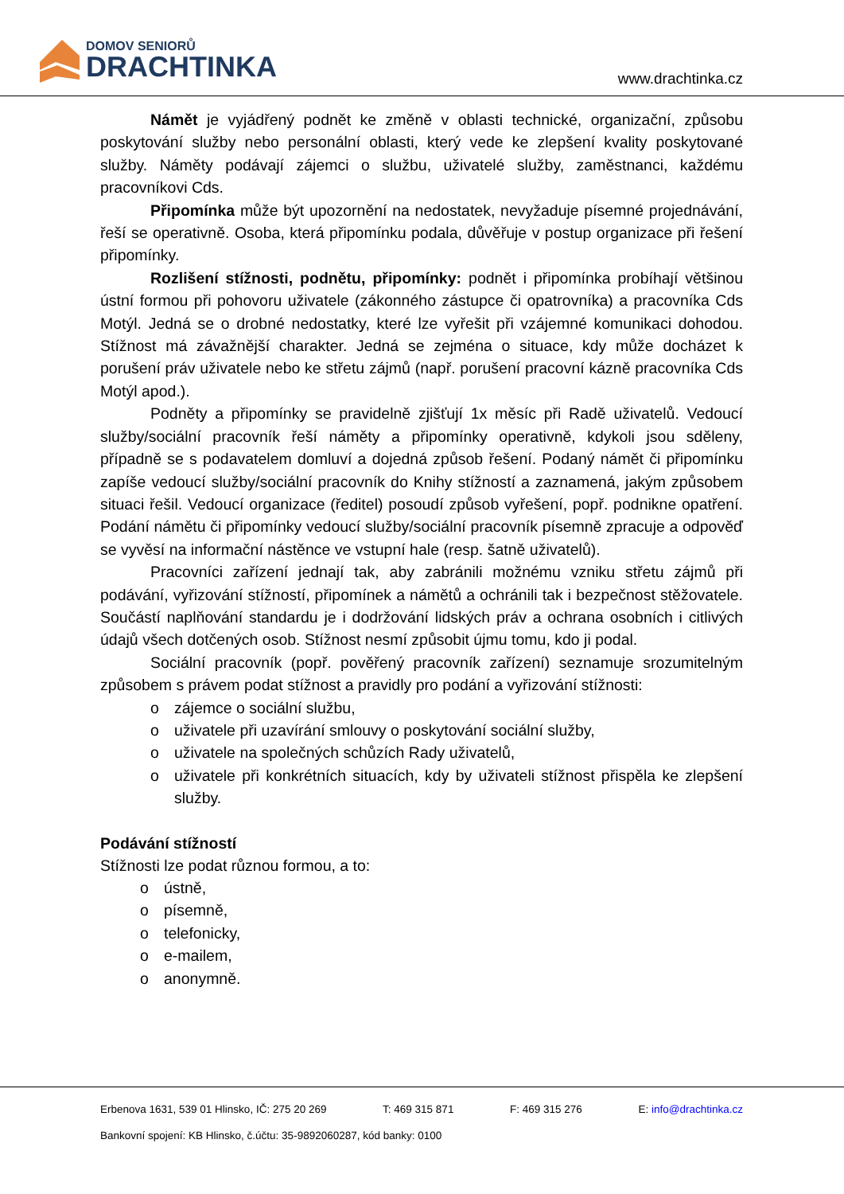DOMOV SENIORŮ
DRACHTINKA
www.drachtinka.cz
Námět je vyjádřený podnět ke změně v oblasti technické, organizační, způsobu poskytování služby nebo personální oblasti, který vede ke zlepšení kvality poskytované služby. Náměty podávají zájemci o službu, uživatelé služby, zaměstnanci, každému pracovníkovi Cds.
Připomínka může být upozornění na nedostatek, nevyžaduje písemné projednávání, řeší se operativně. Osoba, která připomínku podala, důvěřuje v postup organizace při řešení připomínky.
Rozlišení stížnosti, podnětu, připomínky: podnět i připomínka probíhají většinou ústní formou při pohovoru uživatele (zákonného zástupce či opatrovníka) a pracovníka Cds Motýl. Jedná se o drobné nedostatky, které lze vyřešit při vzájemné komunikaci dohodou. Stížnost má závažnější charakter. Jedná se zejména o situace, kdy může docházet k porušení práv uživatele nebo ke střetu zájmů (např. porušení pracovní kázně pracovníka Cds Motýl apod.).
Podněty a připomínky se pravidelně zjišťují 1x měsíc při Radě uživatelů. Vedoucí služby/sociální pracovník řeší náměty a připomínky operativně, kdykoli jsou sděleny, případně se s podavatelem domluví a dojedná způsob řešení. Podaný námět či připomínku zapíše vedoucí služby/sociální pracovník do Knihy stížností a zaznamená, jakým způsobem situaci řešil. Vedoucí organizace (ředitel) posoudí způsob vyřešení, popř. podnikne opatření. Podání námětu či připomínky vedoucí služby/sociální pracovník písemně zpracuje a odpověď se vyvěsí na informační nástěnce ve vstupní hale (resp. šatně uživatelů).
Pracovníci zařízení jednají tak, aby zabránili možnému vzniku střetu zájmů při podávání, vyřizování stížností, připomínek a námětů a ochránili tak i bezpečnost stěžovatele. Součástí naplňování standardu je i dodržování lidských práv a ochrana osobních i citlivých údajů všech dotčených osob. Stížnost nesmí způsobit újmu tomu, kdo ji podal.
Sociální pracovník (popř. pověřený pracovník zařízení) seznamuje srozumitelným způsobem s právem podat stížnost a pravidly pro podání a vyřizování stížnosti:
o zájemce o sociální službu,
o uživatele při uzavírání smlouvy o poskytování sociální služby,
o uživatele na společných schůzích Rady uživatelů,
o uživatele při konkrétních situacích, kdy by uživateli stížnost přispěla ke zlepšení služby.
Podávání stížností
Stížnosti lze podat různou formou, a to:
o ústně,
o písemně,
o telefonicky,
o e-mailem,
o anonymně.
Erbenova 1631, 539 01 Hlinsko, IČ: 275 20 269 T: 469 315 871 F: 469 315 276 E: info@drachtinka.cz
Bankovní spojení: KB Hlinsko, č.účtu: 35-9892060287, kód banky: 0100